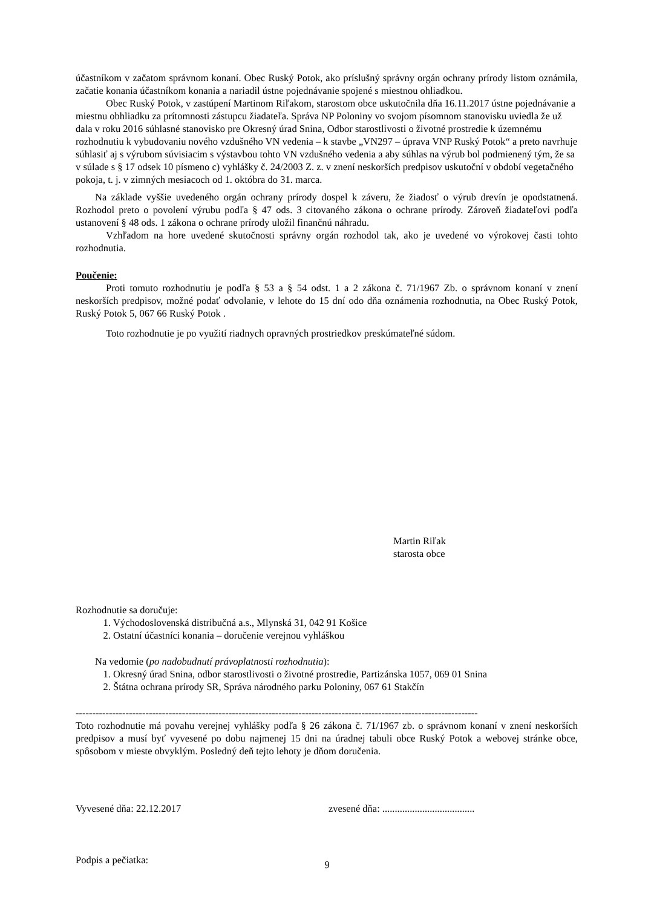účastníkom v začatom správnom konaní. Obec Ruský Potok, ako príslušný správny orgán ochrany prírody listom oznámila, začatie konania účastníkom konania a nariadil ústne pojednávanie spojené s miestnou ohliadkou.
Obec Ruský Potok, v zastúpení Martinom Riľakom, starostom obce uskutočnila dňa 16.11.2017 ústne pojednávanie a miestnu obhliadku za prítomnosti zástupcu žiadateľa. Správa NP Poloniny vo svojom písomnom stanovisku uviedla že už dala v roku 2016 súhlasné stanovisko pre Okresný úrad Snina, Odbor starostlivosti o životné prostredie k územnému rozhodnutiu k vybudovaniu nového vzdušného VN vedenia – k stavbe „VN297 – úprava VNP Ruský Potok“ a preto navrhuje súhlasiť aj s výrubom súvisiacim s výstavbou tohto VN vzdušného vedenia a aby súhlas na výrub bol podmienený tým, že sa v súlade s § 17 odsek 10 písmeno c) vyhlášky č. 24/2003 Z. z. v znení neskorších predpisov uskutoční v období vegetačného pokoja, t. j. v zimných mesiacoch od 1. októbra do 31. marca.
Na základe vyššie uvedeného orgán ochrany prírody dospel k záveru, že žiadosť o výrub drevín je opodstatnená. Rozhodol preto o povolení výrubu podľa § 47 ods. 3 citovaného zákona o ochrane prírody. Zároveň žiadateľovi podľa ustanovení § 48 ods. 1 zákona o ochrane prírody uložil finančnú náhradu.
Vzhľadom na hore uvedené skutočnosti správny orgán rozhodol tak, ako je uvedené vo výrokovej časti tohto rozhodnutia.
Poučenie:
Proti tomuto rozhodnutiu je podľa § 53 a § 54 odst. 1 a 2 zákona č. 71/1967 Zb. o správnom konaní v znení neskorších predpisov, možné podať odvolanie, v lehote do 15 dní odo dňa oznámenia rozhodnutia, na Obec Ruský Potok, Ruský Potok 5, 067 66 Ruský Potok .
Toto rozhodnutie je po využití riadnych opravných prostriedkov preskúmateľné súdom.
Martin Riľak
starosta obce
Rozhodnutie sa doručuje:
1. Východoslovenská distribučná a.s., Mlynská 31, 042 91 Košice
2. Ostatní účastníci konania – doručenie verejnou vyhláškou
Na vedomie (po nadobudnutí právoplatnosti rozhodnutia):
1. Okresný úrad Snina, odbor starostlivosti o životné prostredie, Partizánska 1057, 069 01 Snina
2. Štátna ochrana prírody SR, Správa národného parku Poloniny, 067 61 Stakčín
-------------------------------------------------------------------------------------------------------------------------
Toto rozhodnutie má povahu verejnej vyhlášky podľa § 26 zákona č. 71/1967 zb. o správnom konaní v znení neskorších predpisov a musí byť vyvesené po dobu najmenej 15 dni na úradnej tabuli obce Ruský Potok a webovej stránke obce, spôsobom v mieste obvyklým. Posledný deň tejto lehoty je dňom doručenia.
Vyvesené dňa: 22.12.2017 zvesené dňa: .....................................
Podpis a pečiatka:
9